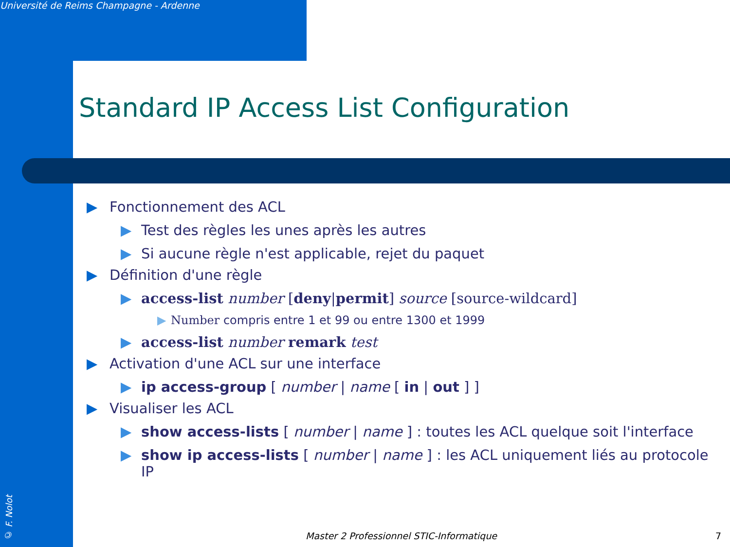Université de Reims Champagne - Ardenne
© F. Nolot
Standard IP Access List Configuration
▶ Fonctionnement des ACL
▶ Test des règles les unes après les autres
▶ Si aucune règle n'est applicable, rejet du paquet
▶ Définition d'une règle
▶ access-list number [deny|permit] source [source-wildcard]
▶ Number compris entre 1 et 99 ou entre 1300 et 1999
▶ access-list number remark test
▶ Activation d'une ACL sur une interface
▶ ip access-group [ number | name [ in | out ] ]
▶ Visualiser les ACL
▶ show access-lists [ number | name ] : toutes les ACL quelque soit l'interface
▶ show ip access-lists [ number | name ] : les ACL uniquement liés au protocole IP
Master 2 Professionnel STIC-Informatique
7